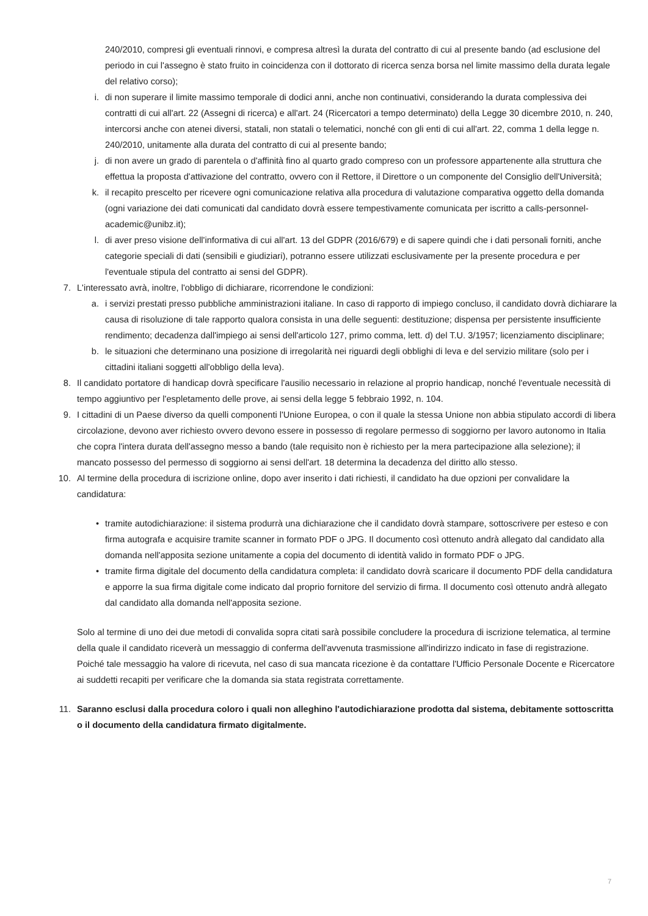240/2010, compresi gli eventuali rinnovi, e compresa altresì la durata del contratto di cui al presente bando (ad esclusione del periodo in cui l'assegno è stato fruito in coincidenza con il dottorato di ricerca senza borsa nel limite massimo della durata legale del relativo corso);
i. di non superare il limite massimo temporale di dodici anni, anche non continuativi, considerando la durata complessiva dei contratti di cui all'art. 22 (Assegni di ricerca) e all'art. 24 (Ricercatori a tempo determinato) della Legge 30 dicembre 2010, n. 240, intercorsi anche con atenei diversi, statali, non statali o telematici, nonché con gli enti di cui all'art. 22, comma 1 della legge n. 240/2010, unitamente alla durata del contratto di cui al presente bando;
j. di non avere un grado di parentela o d'affinità fino al quarto grado compreso con un professore appartenente alla struttura che effettua la proposta d'attivazione del contratto, ovvero con il Rettore, il Direttore o un componente del Consiglio dell'Università;
k. il recapito prescelto per ricevere ogni comunicazione relativa alla procedura di valutazione comparativa oggetto della domanda (ogni variazione dei dati comunicati dal candidato dovrà essere tempestivamente comunicata per iscritto a calls-personnel-academic@unibz.it);
l. di aver preso visione dell'informativa di cui all'art. 13 del GDPR (2016/679) e di sapere quindi che i dati personali forniti, anche categorie speciali di dati (sensibili e giudiziari), potranno essere utilizzati esclusivamente per la presente procedura e per l'eventuale stipula del contratto ai sensi del GDPR).
7. L'interessato avrà, inoltre, l'obbligo di dichiarare, ricorrendone le condizioni:
a. i servizi prestati presso pubbliche amministrazioni italiane. In caso di rapporto di impiego concluso, il candidato dovrà dichiarare la causa di risoluzione di tale rapporto qualora consista in una delle seguenti: destituzione; dispensa per persistente insufficiente rendimento; decadenza dall'impiego ai sensi dell'articolo 127, primo comma, lett. d) del T.U. 3/1957; licenziamento disciplinare;
b. le situazioni che determinano una posizione di irregolarità nei riguardi degli obblighi di leva e del servizio militare (solo per i cittadini italiani soggetti all'obbligo della leva).
8. Il candidato portatore di handicap dovrà specificare l'ausilio necessario in relazione al proprio handicap, nonché l'eventuale necessità di tempo aggiuntivo per l'espletamento delle prove, ai sensi della legge 5 febbraio 1992, n. 104.
9. I cittadini di un Paese diverso da quelli componenti l'Unione Europea, o con il quale la stessa Unione non abbia stipulato accordi di libera circolazione, devono aver richiesto ovvero devono essere in possesso di regolare permesso di soggiorno per lavoro autonomo in Italia che copra l'intera durata dell'assegno messo a bando (tale requisito non è richiesto per la mera partecipazione alla selezione); il mancato possesso del permesso di soggiorno ai sensi dell'art. 18 determina la decadenza del diritto allo stesso.
10. Al termine della procedura di iscrizione online, dopo aver inserito i dati richiesti, il candidato ha due opzioni per convalidare la candidatura:
• tramite autodichiarazione: il sistema produrrà una dichiarazione che il candidato dovrà stampare, sottoscrivere per esteso e con firma autografa e acquisire tramite scanner in formato PDF o JPG. Il documento così ottenuto andrà allegato dal candidato alla domanda nell'apposita sezione unitamente a copia del documento di identità valido in formato PDF o JPG.
• tramite firma digitale del documento della candidatura completa: il candidato dovrà scaricare il documento PDF della candidatura e apporre la sua firma digitale come indicato dal proprio fornitore del servizio di firma. Il documento così ottenuto andrà allegato dal candidato alla domanda nell'apposita sezione.
Solo al termine di uno dei due metodi di convalida sopra citati sarà possibile concludere la procedura di iscrizione telematica, al termine della quale il candidato riceverà un messaggio di conferma dell'avvenuta trasmissione all'indirizzo indicato in fase di registrazione. Poiché tale messaggio ha valore di ricevuta, nel caso di sua mancata ricezione è da contattare l'Ufficio Personale Docente e Ricercatore ai suddetti recapiti per verificare che la domanda sia stata registrata correttamente.
11. Saranno esclusi dalla procedura coloro i quali non alleghino l'autodichiarazione prodotta dal sistema, debitamente sottoscritta o il documento della candidatura firmato digitalmente.
7